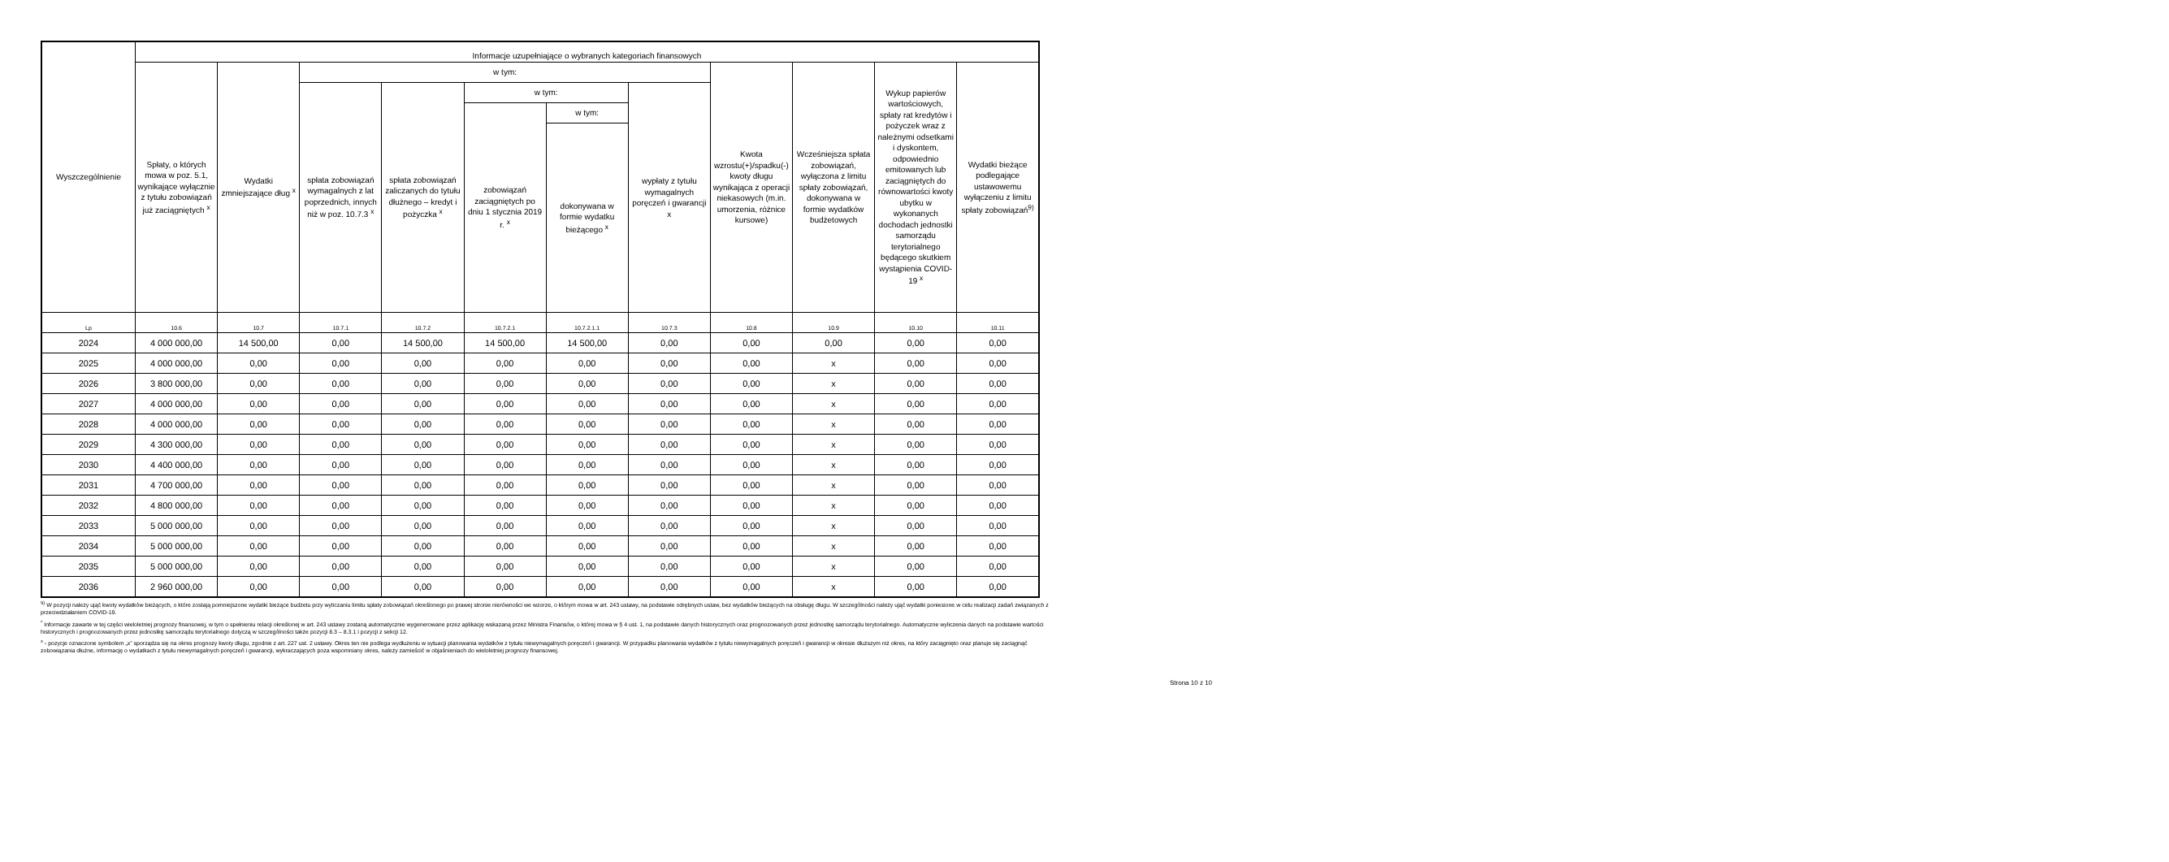| Wyszczególnienie | Informacje uzupełniające o wybranych kategoriach finansowych | | | | | | | | | | |
| --- | --- | --- | --- | --- | --- | --- | --- | --- | --- | --- | --- |
| | Spłaty, o których mowa w poz. 5.1, wynikające wyłącznie z tytułu zobowiązań już zaciągniętych <sup>x</sup> | Wydatki zmniejszające dług <sup>x</sup> | w tym: | | | | | Kwota wzrostu(+)/spadku(-) kwoty długu wynikająca z operacji niekasowych (m.in. umorzenia, różnice kursowe) | Wcześniejsza spłata zobowiązań, wyłączona z limitu spłaty zobowiązań, dokonywana w formie wydatków budżetowych | Wykup papierów wartościowych, spłaty rat kredytów i pożyczek wraz z należnymi odsetkami i dyskontem, odpowiednio emitowanych lub zaciągniętych do równowartości kwoty ubytku w wykonanych dochodach jednostki samorządu terytorialnego będącego skutkiem wystąpienia COVID-19 <sup>x</sup> | Wydatki bieżące podlegające ustawowemu wyłączeniu z limitu spłaty zobowiązań<sup>9)</sup> |
| | | | spłata zobowiązań wymagalnych z lat poprzednich, innych niż w poz. 10.7.3 <sup>x</sup> | spłata zobowiązań zaliczanych do tytułu dłużnego – kredyt i pożyczka <sup>x</sup> | w tym: | | wypłaty z tytułu wymagalnych poręczeń i gwarancji x | | | | |
| | | | | | zobowiązań zaciągniętych po dniu 1 stycznia 2019 r. <sup>x</sup> | w tym: | | | | | |
| | | | | | | dokonywana w formie wydatku bieżącego <sup>x</sup> | | | | | |
| Lp | 10.6 | 10.7 | 10.7.1 | 10.7.2 | 10.7.2.1 | 10.7.2.1.1 | 10.7.3 | 10.8 | 10.9 | 10.10 | 10.11 |
| 2024 | 4 000 000,00 | 14 500,00 | 0,00 | 14 500,00 | 14 500,00 | 14 500,00 | 0,00 | 0,00 | 0,00 | 0,00 | 0,00 |
| 2025 | 4 000 000,00 | 0,00 | 0,00 | 0,00 | 0,00 | 0,00 | 0,00 | 0,00 | x | 0,00 | 0,00 |
| 2026 | 3 800 000,00 | 0,00 | 0,00 | 0,00 | 0,00 | 0,00 | 0,00 | 0,00 | x | 0,00 | 0,00 |
| 2027 | 4 000 000,00 | 0,00 | 0,00 | 0,00 | 0,00 | 0,00 | 0,00 | 0,00 | x | 0,00 | 0,00 |
| 2028 | 4 000 000,00 | 0,00 | 0,00 | 0,00 | 0,00 | 0,00 | 0,00 | 0,00 | x | 0,00 | 0,00 |
| 2029 | 4 300 000,00 | 0,00 | 0,00 | 0,00 | 0,00 | 0,00 | 0,00 | 0,00 | x | 0,00 | 0,00 |
| 2030 | 4 400 000,00 | 0,00 | 0,00 | 0,00 | 0,00 | 0,00 | 0,00 | 0,00 | x | 0,00 | 0,00 |
| 2031 | 4 700 000,00 | 0,00 | 0,00 | 0,00 | 0,00 | 0,00 | 0,00 | 0,00 | x | 0,00 | 0,00 |
| 2032 | 4 800 000,00 | 0,00 | 0,00 | 0,00 | 0,00 | 0,00 | 0,00 | 0,00 | x | 0,00 | 0,00 |
| 2033 | 5 000 000,00 | 0,00 | 0,00 | 0,00 | 0,00 | 0,00 | 0,00 | 0,00 | x | 0,00 | 0,00 |
| 2034 | 5 000 000,00 | 0,00 | 0,00 | 0,00 | 0,00 | 0,00 | 0,00 | 0,00 | x | 0,00 | 0,00 |
| 2035 | 5 000 000,00 | 0,00 | 0,00 | 0,00 | 0,00 | 0,00 | 0,00 | 0,00 | x | 0,00 | 0,00 |
| 2036 | 2 960 000,00 | 0,00 | 0,00 | 0,00 | 0,00 | 0,00 | 0,00 | 0,00 | x | 0,00 | 0,00 |
<sup>9)</sup> W pozycji należy ująć kwoty wydatków bieżących, o które zostają pomniejszone wydatki bieżące budżetu przy wyliczaniu limitu spłaty zobowiązań określonego po prawej stronie nierówności we wzorze, o którym mowa w art. 243 ustawy, na podstawie odrębnych ustaw, bez wydatków bieżących na obsługę długu. W szczególności należy ująć wydatki poniesione w celu realizacji zadań związanych z przeciwdziałaniem COVID-19.
<sup>*</sup> Informacje zawarte w tej części wieloletniej prognozy finansowej, w tym o spełnieniu relacji określonej w art. 243 ustawy zostaną automatycznie wygenerowane przez aplikację wskazaną przez Ministra Finansów, o której mowa w § 4 ust. 1, na podstawie danych historycznych oraz prognozowanych przez jednostkę samorządu terytorialnego. Automatyczne wyliczenia danych na podstawie wartości historycznych i prognozowanych przez jednostkę samorządu terytorialnego dotyczą w szczególności także pozycji 8.3 – 8.3.1 i pozycji z sekcji 12.
<sup>x</sup> - pozycje oznaczone symbolem „x” sporządza się na okres prognozy kwoty długu, zgodnie z art. 227 ust. 2 ustawy. Okres ten nie podlega wydłużeniu w sytuacji planowania wydatków z tytułu niewymagalnych poręczeń i gwarancji. W przypadku planowania wydatków z tytułu niewymagalnych poręczeń i gwarancji w okresie dłuższym niż okres, na który zaciągnięto oraz planuje się zaciągnąć zobowiązania dłużne, informację o wydatkach z tytułu niewymagalnych poręczeń i gwarancji, wykraczających poza wspomniany okres, należy zamieścić w objaśnieniach do wieloletniej prognozy finansowej.
Strona 10 z 10